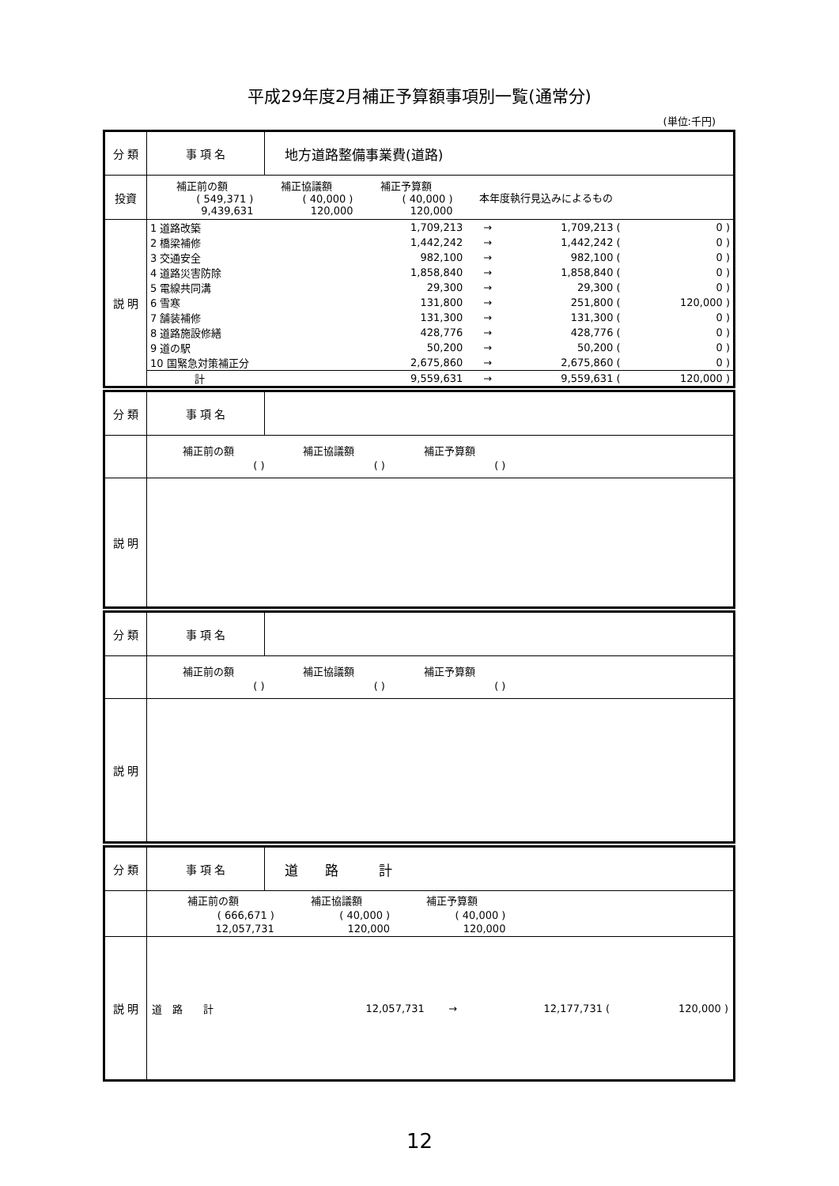平成29年度2月補正予算額事項別一覧(通常分)
(単位:千円)
| 分 類 | 事 項 名 | 地方道路整備事業費(道路) |
| 投資 | / 補正前の額 / 補正協議額 / 補正予算額 / 本年度執行見込みによるもの / / ( 549,371 ) / ( 40,000 ) / ( 40,000 ) / / / 9,439,631 / 120,000 / 120,000 / / | |
| 説 明 | / 1 道路改築 / 1,709,213 / → / 1,709,213 ( / 0 ) / / 2 橋梁補修 / 1,442,242 / → / 1,442,242 ( / 0 ) / / 3 交通安全 / 982,100 / → / 982,100 ( / 0 ) / / 4 道路災害防除 / 1,858,840 / → / 1,858,840 ( / 0 ) / / 5 電線共同溝 / 29,300 / → / 29,300 ( / 0 ) / / 6 雪寒 / 131,800 / → / 251,800 ( / 120,000 ) / / 7 舗装補修 / 131,300 / → / 131,300 ( / 0 ) / / 8 道路施設修繕 / 428,776 / → / 428,776 ( / 0 ) / / 9 道の駅 / 50,200 / → / 50,200 ( / 0 ) / / 10 国緊急対策補正分 / 2,675,860 / → / 2,675,860 ( / 0 ) / / 計 / 9,559,631 / → / 9,559,631 ( / 120,000 ) / | |
| 分 類 | 事 項 名 | |
| | / 補正前の額 / 補正協議額 / 補正予算額 / / ( ) / ( ) / ( ) / | |
| 説 明 | | |
| 分 類 | 事 項 名 | |
| | / 補正前の額 / 補正協議額 / 補正予算額 / / ( ) / ( ) / ( ) / | |
| 説 明 | | |
| 分 類 | 事 項 名 | 道 路 計 |
| | / 補正前の額 / 補正協議額 / 補正予算額 / / ( 666,671 ) / ( 40,000 ) / ( 40,000 ) / / 12,057,731 / 120,000 / 120,000 / | |
| 説 明 | / 道 路 計 / 12,057,731 / → / 12,177,731 ( / 120,000 ) / | |
12